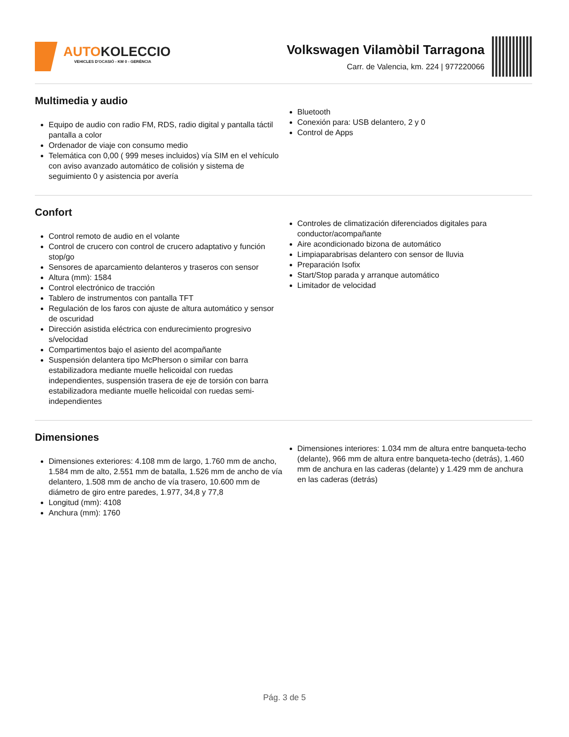AUTOKOLECCIO
VEHICLES D'OCASIÓ - KM 0 - GERÈNCIA
Volkswagen Vilamòbil Tarragona
Carr. de Valencia, km. 224 | 977220066
Multimedia y audio
Equipo de audio con radio FM, RDS, radio digital y pantalla táctil pantalla a color
Ordenador de viaje con consumo medio
Telemática con 0,00 ( 999 meses incluidos) vía SIM en el vehículo con aviso avanzado automático de colisión y sistema de seguimiento 0 y asistencia por avería
Bluetooth
Conexión para: USB delantero, 2 y 0
Control de Apps
Confort
Control remoto de audio en el volante
Control de crucero con control de crucero adaptativo y función stop/go
Sensores de aparcamiento delanteros y traseros con sensor
Altura (mm): 1584
Control electrónico de tracción
Tablero de instrumentos con pantalla TFT
Regulación de los faros con ajuste de altura automático y sensor de oscuridad
Dirección asistida eléctrica con endurecimiento progresivo s/velocidad
Compartimentos bajo el asiento del acompañante
Suspensión delantera tipo McPherson o similar con barra estabilizadora mediante muelle helicoidal con ruedas independientes, suspensión trasera de eje de torsión con barra estabilizadora mediante muelle helicoidal con ruedas semi-independientes
Controles de climatización diferenciados digitales para conductor/acompañante
Aire acondicionado bizona de automático
Limpiaparabrisas delantero con sensor de lluvia
Preparación Isofix
Start/Stop parada y arranque automático
Limitador de velocidad
Dimensiones
Dimensiones exteriores: 4.108 mm de largo, 1.760 mm de ancho, 1.584 mm de alto, 2.551 mm de batalla, 1.526 mm de ancho de vía delantero, 1.508 mm de ancho de vía trasero, 10.600 mm de diámetro de giro entre paredes, 1.977, 34,8 y 77,8
Longitud (mm): 4108
Anchura (mm): 1760
Dimensiones interiores: 1.034 mm de altura entre banqueta-techo (delante), 966 mm de altura entre banqueta-techo (detrás), 1.460 mm de anchura en las caderas (delante) y 1.429 mm de anchura en las caderas (detrás)
Pág. 3 de 5